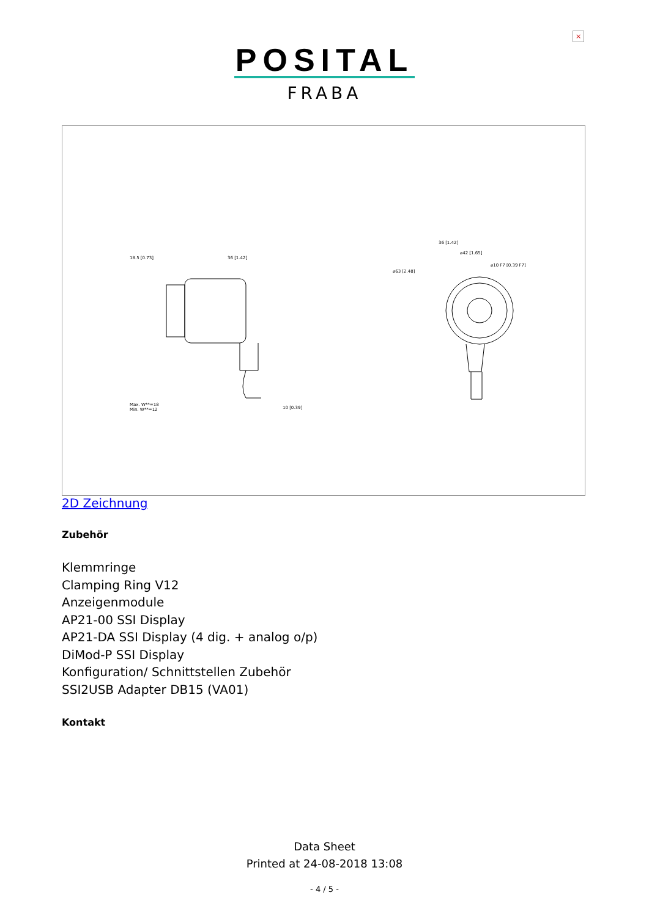×
POSITAL
FRABA
18.5 [0.73]
36 [1.42]
Max. W**=18
Min. W**=12
10 [0.39]
36 [1.42]
⌀42 [1.65]
⌀10 F7 [0.39 F7]
⌀63 [2.48]
2D Zeichnung
Zubehör
Klemmringe
Clamping Ring V12
Anzeigenmodule
AP21-00 SSI Display
AP21-DA SSI Display (4 dig. + analog o/p)
DiMod-P SSI Display
Konfiguration/ Schnittstellen Zubehör
SSI2USB Adapter DB15 (VA01)
Kontakt
Data Sheet
Printed at 24-08-2018 13:08
- 4 / 5 -